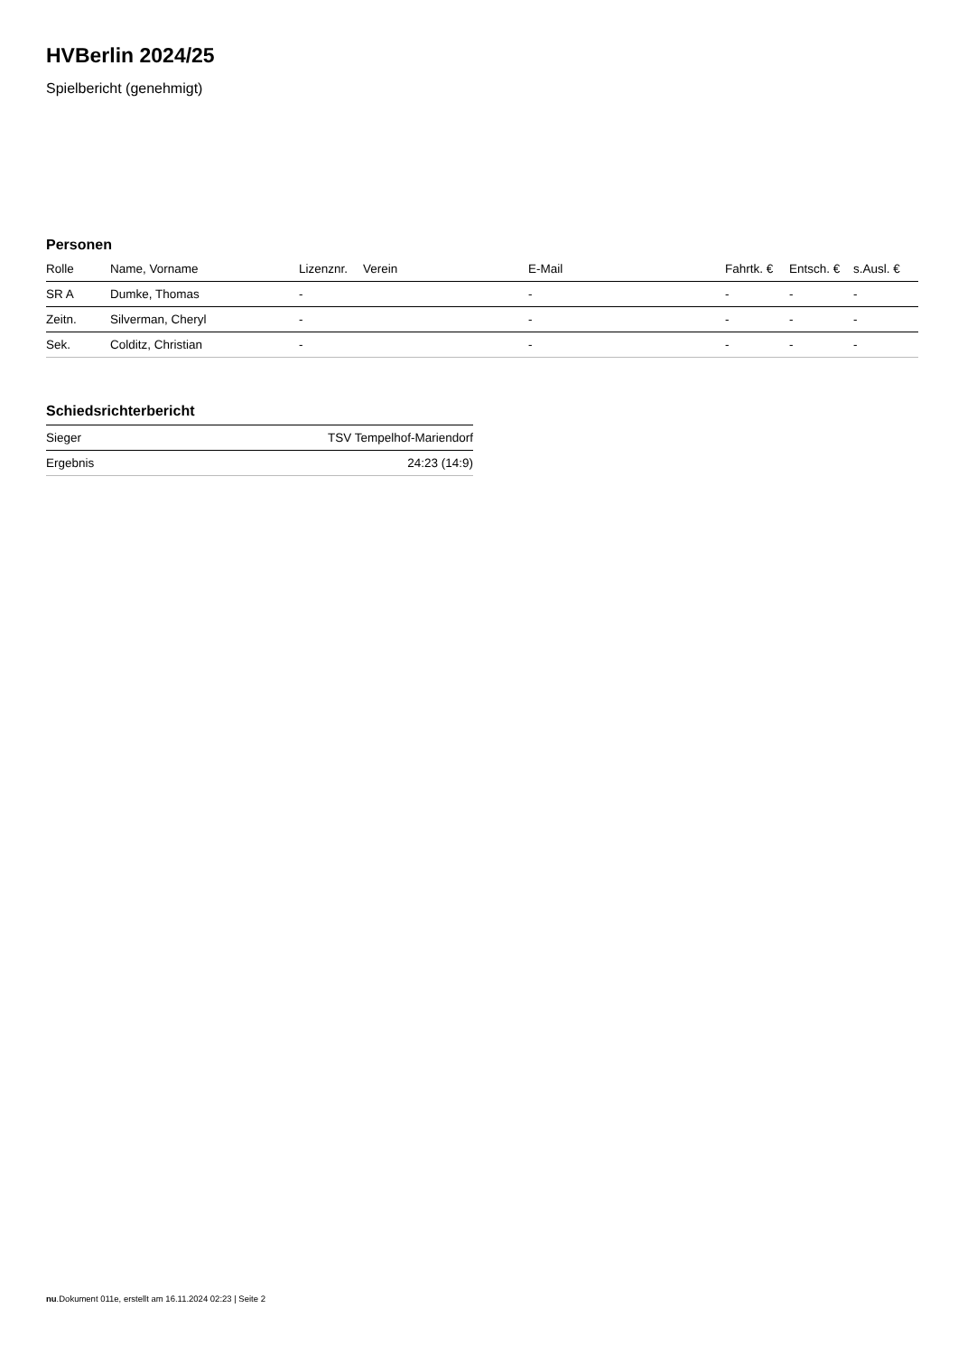HVBerlin 2024/25
Spielbericht (genehmigt)
Personen
| Rolle | Name, Vorname | Lizenznr. | Verein | E-Mail | Fahrtk. € | Entsch. € | s.Ausl. € |
| --- | --- | --- | --- | --- | --- | --- | --- |
| SR A | Dumke, Thomas | - | | - | - | - | - |
| Zeitn. | Silverman, Cheryl | - | | - | - | - | - |
| Sek. | Colditz, Christian | - | | - | - | - | - |
Schiedsrichterbericht
| Sieger | TSV Tempelhof-Mariendorf |
| Ergebnis | 24:23 (14:9) |
nu.Dokument 011e, erstellt am 16.11.2024 02:23 | Seite 2